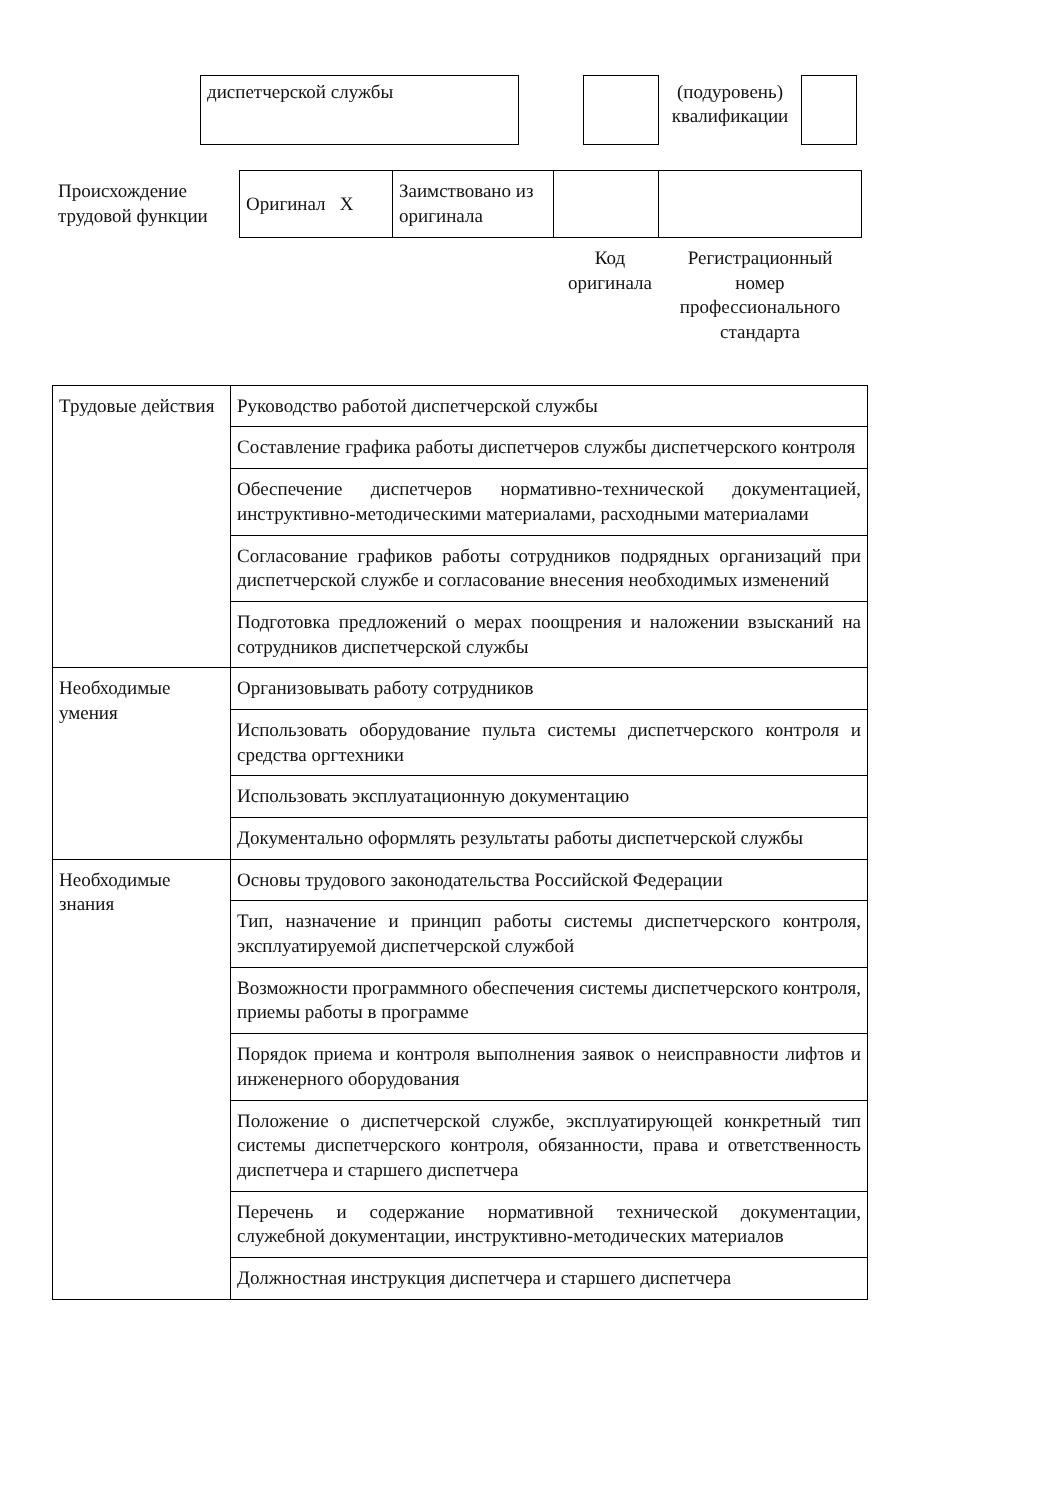| диспетчерской службы | | | (подуровень) квалификации | |
| Происхождение трудовой функции | Оригинал X | Заимствовано из оригинала | | |
Код оригинала
Регистрационный номер профессионального стандарта
| Трудовые действия | Руководство работой диспетчерской службы |
| | Составление графика работы диспетчеров службы диспетчерского контроля |
| | Обеспечение диспетчеров нормативно-технической документацией, инструктивно-методическими материалами, расходными материалами |
| | Согласование графиков работы сотрудников подрядных организаций при диспетчерской службе и согласование внесения необходимых изменений |
| | Подготовка предложений о мерах поощрения и наложении взысканий на сотрудников диспетчерской службы |
| Необходимые умения | Организовывать работу сотрудников |
| | Использовать оборудование пульта системы диспетчерского контроля и средства оргтехники |
| | Использовать эксплуатационную документацию |
| | Документально оформлять результаты работы диспетчерской службы |
| Необходимые знания | Основы трудового законодательства Российской Федерации |
| | Тип, назначение и принцип работы системы диспетчерского контроля, эксплуатируемой диспетчерской службой |
| | Возможности программного обеспечения системы диспетчерского контроля, приемы работы в программе |
| | Порядок приема и контроля выполнения заявок о неисправности лифтов и инженерного оборудования |
| | Положение о диспетчерской службе, эксплуатирующей конкретный тип системы диспетчерского контроля, обязанности, права и ответственность диспетчера и старшего диспетчера |
| | Перечень и содержание нормативной технической документации, служебной документации, инструктивно-методических материалов |
| | Должностная инструкция диспетчера и старшего диспетчера |